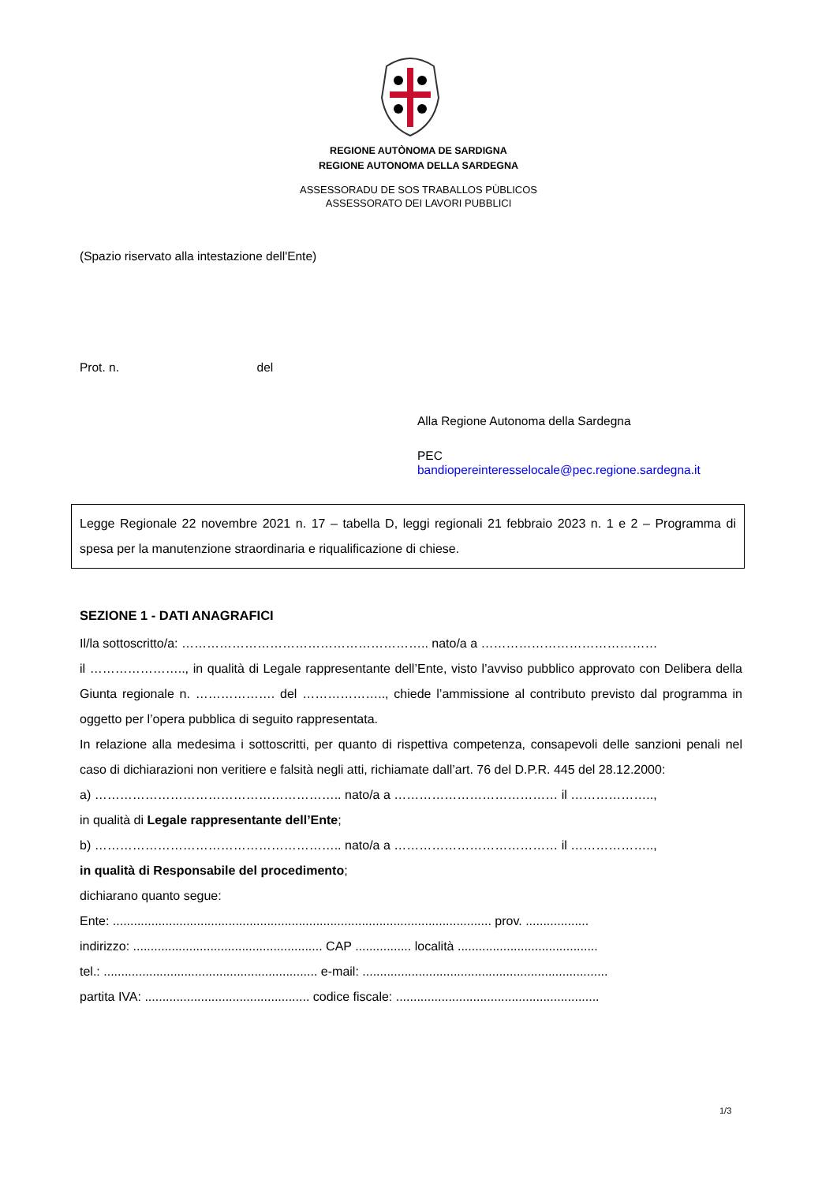REGIONE AUTÒNOMA DE SARDIGNA
REGIONE AUTONOMA DELLA SARDEGNA
ASSESSORADU DE SOS TRABALLOS PÙBLICOS
ASSESSORATO DEI LAVORI PUBBLICI
(Spazio riservato alla intestazione dell'Ente)
Prot. n. del
Alla Regione Autonoma della Sardegna
PEC
bandiopereinteresselocale@pec.regione.sardegna.it
Legge Regionale 22 novembre 2021 n. 17 – tabella D, leggi regionali 21 febbraio 2023 n. 1 e 2 – Programma di spesa per la manutenzione straordinaria e riqualificazione di chiese.
SEZIONE 1 - DATI ANAGRAFICI
Il/la sottoscritto/a: ………………………………………………….. nato/a a ……………………………………
il ………………….., in qualità di Legale rappresentante dell’Ente, visto l’avviso pubblico approvato con Delibera della Giunta regionale n. ………………. del ……………….., chiede l’ammissione al contributo previsto dal programma in oggetto per l’opera pubblica di seguito rappresentata.
In relazione alla medesima i sottoscritti, per quanto di rispettiva competenza, consapevoli delle sanzioni penali nel caso di dichiarazioni non veritiere e falsità negli atti, richiamate dall’art. 76 del D.P.R. 445 del 28.12.2000:
a) ………………………………………………….. nato/a a ………………………………… il ………………..,
in qualità di Legale rappresentante dell’Ente;
b) ………………………………………………….. nato/a a ………………………………… il ………………..,
in qualità di Responsabile del procedimento;
dichiarano quanto segue:
Ente: ............................................................................................................ prov. ..................
indirizzo: ...................................................... CAP ................ località ........................................
tel.: ............................................................. e-mail: ......................................................................
partita IVA: ............................................... codice fiscale: ..........................................................
1/3